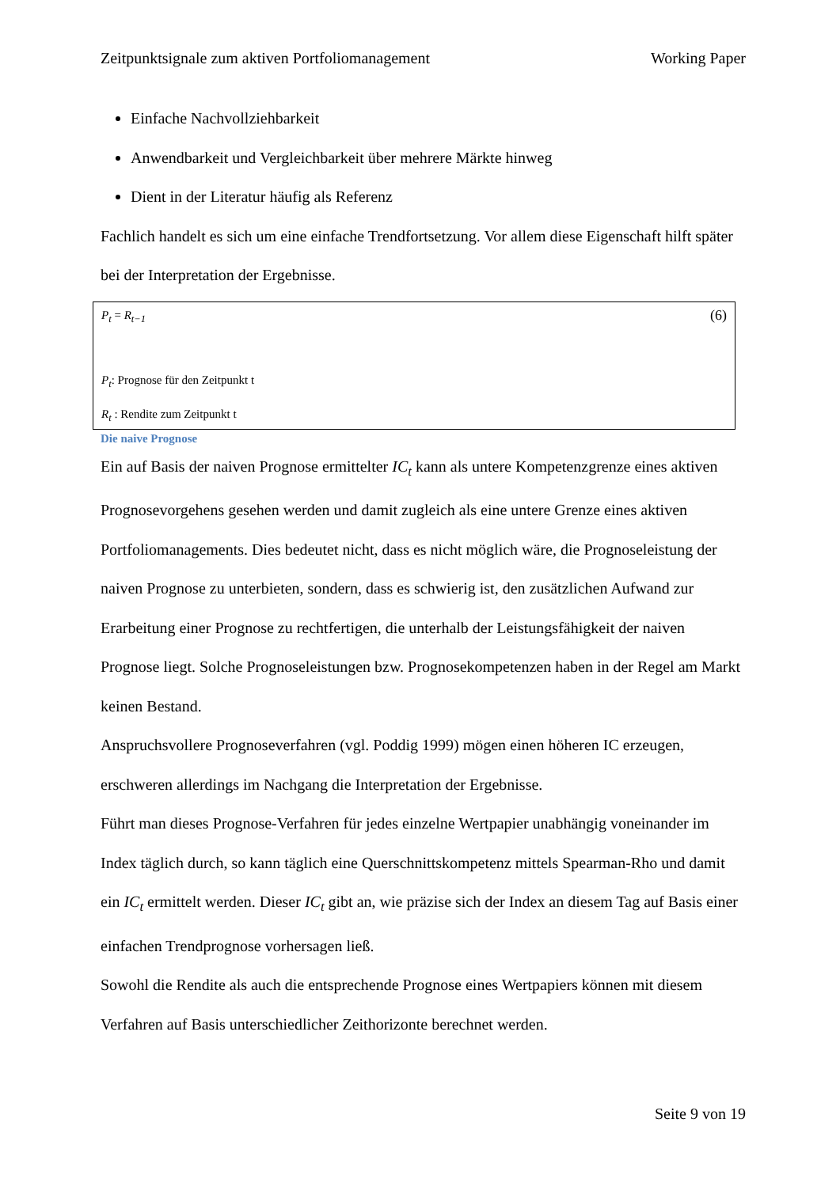Zeitpunktsignale zum aktiven Portfoliomanagement Working Paper
Einfache Nachvollziehbarkeit
Anwendbarkeit und Vergleichbarkeit über mehrere Märkte hinweg
Dient in der Literatur häufig als Referenz
Fachlich handelt es sich um eine einfache Trendfortsetzung. Vor allem diese Eigenschaft hilft später bei der Interpretation der Ergebnisse.
P<sub>t</sub> = R<sub>t−1</sub> (6)
P<sub>t</sub>: Prognose für den Zeitpunkt t
R<sub>t</sub> : Rendite zum Zeitpunkt t
Die naive Prognose
Ein auf Basis der naiven Prognose ermittelter IC<sub>t</sub> kann als untere Kompetenzgrenze eines aktiven Prognosevorgehens gesehen werden und damit zugleich als eine untere Grenze eines aktiven Portfoliomanagements. Dies bedeutet nicht, dass es nicht möglich wäre, die Prognoseleistung der naiven Prognose zu unterbieten, sondern, dass es schwierig ist, den zusätzlichen Aufwand zur Erarbeitung einer Prognose zu rechtfertigen, die unterhalb der Leistungsfähigkeit der naiven Prognose liegt. Solche Prognoseleistungen bzw. Prognosekompetenzen haben in der Regel am Markt keinen Bestand.
Anspruchsvollere Prognoseverfahren (vgl. Poddig 1999) mögen einen höheren IC erzeugen, erschweren allerdings im Nachgang die Interpretation der Ergebnisse.
Führt man dieses Prognose-Verfahren für jedes einzelne Wertpapier unabhängig voneinander im Index täglich durch, so kann täglich eine Querschnittskompetenz mittels Spearman-Rho und damit ein IC<sub>t</sub> ermittelt werden. Dieser IC<sub>t</sub> gibt an, wie präzise sich der Index an diesem Tag auf Basis einer einfachen Trendprognose vorhersagen ließ.
Sowohl die Rendite als auch die entsprechende Prognose eines Wertpapiers können mit diesem Verfahren auf Basis unterschiedlicher Zeithorizonte berechnet werden.
Seite 9 von 19